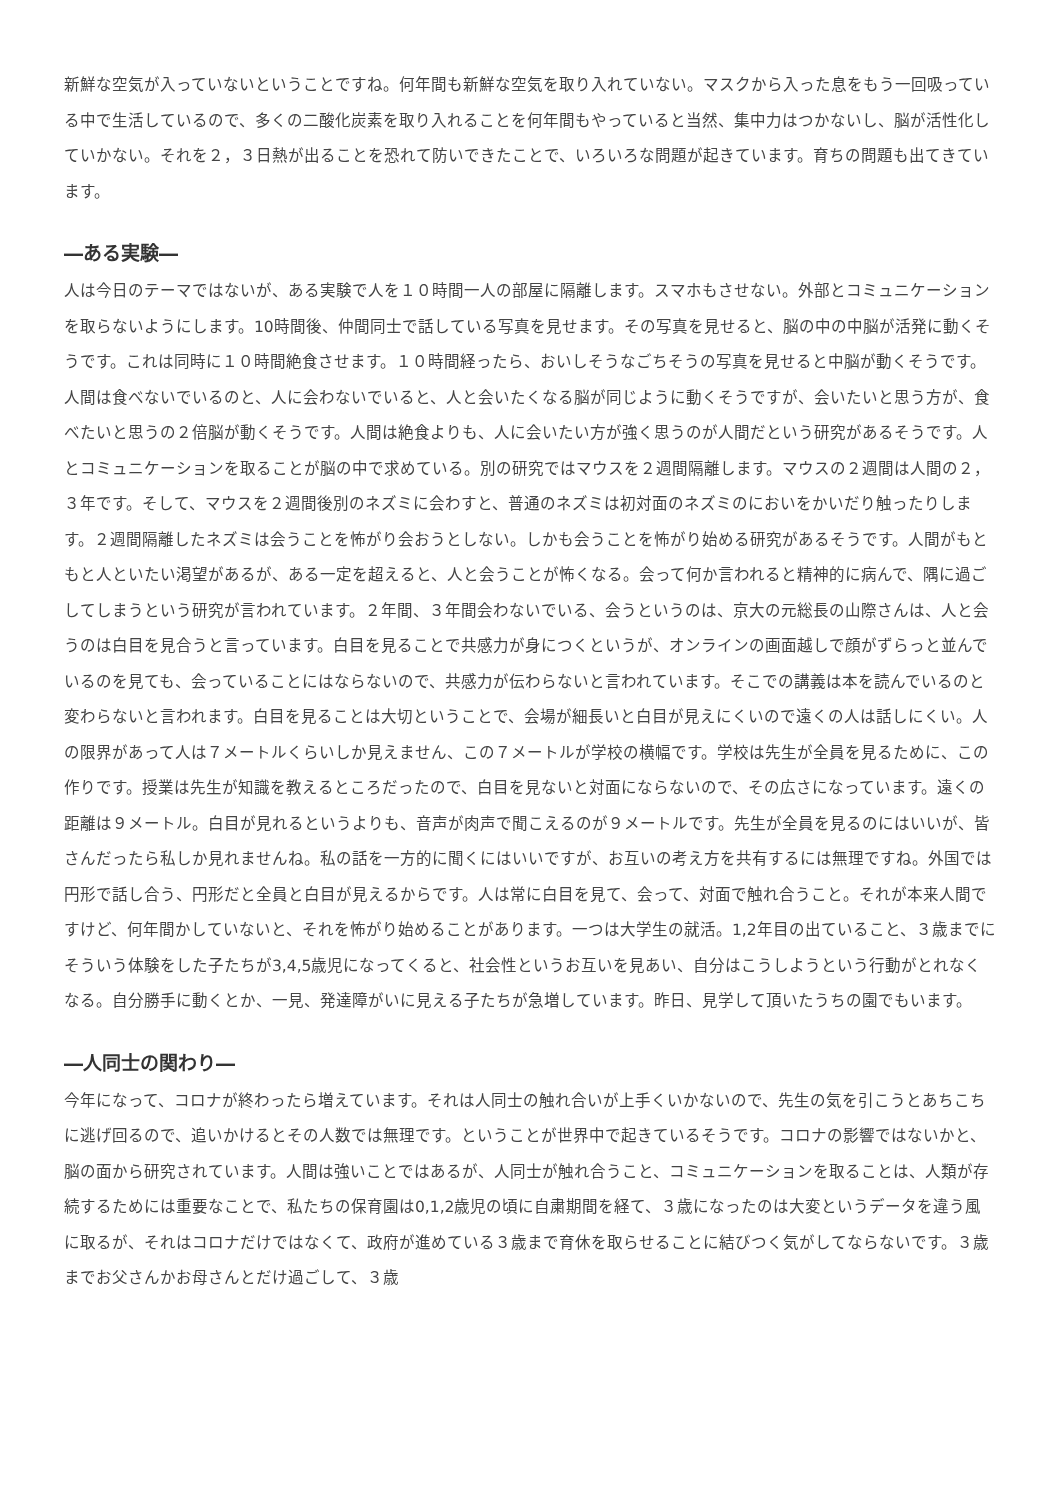新鮮な空気が入っていないということですね。何年間も新鮮な空気を取り入れていない。マスクから入った息をもう一回吸っている中で生活しているので、多くの二酸化炭素を取り入れることを何年間もやっていると当然、集中力はつかないし、脳が活性化していかない。それを２，３日熱が出ることを恐れて防いできたことで、いろいろな問題が起きています。育ちの問題も出てきています。
―ある実験―
人は今日のテーマではないが、ある実験で人を１０時間一人の部屋に隔離します。スマホもさせない。外部とコミュニケーションを取らないようにします。10時間後、仲間同士で話している写真を見せます。その写真を見せると、脳の中の中脳が活発に動くそうです。これは同時に１０時間絶食させます。１０時間経ったら、おいしそうなごちそうの写真を見せると中脳が動くそうです。人間は食べないでいるのと、人に会わないでいると、人と会いたくなる脳が同じように動くそうですが、会いたいと思う方が、食べたいと思うの２倍脳が動くそうです。人間は絶食よりも、人に会いたい方が強く思うのが人間だという研究があるそうです。人とコミュニケーションを取ることが脳の中で求めている。別の研究ではマウスを２週間隔離します。マウスの２週間は人間の２，３年です。そして、マウスを２週間後別のネズミに会わすと、普通のネズミは初対面のネズミのにおいをかいだり触ったりします。２週間隔離したネズミは会うことを怖がり会おうとしない。しかも会うことを怖がり始める研究があるそうです。人間がもともと人といたい渇望があるが、ある一定を超えると、人と会うことが怖くなる。会って何か言われると精神的に病んで、隅に過ごしてしまうという研究が言われています。２年間、３年間会わないでいる、会うというのは、京大の元総長の山際さんは、人と会うのは白目を見合うと言っています。白目を見ることで共感力が身につくというが、オンラインの画面越しで顔がずらっと並んでいるのを見ても、会っていることにはならないので、共感力が伝わらないと言われています。そこでの講義は本を読んでいるのと変わらないと言われます。白目を見ることは大切ということで、会場が細長いと白目が見えにくいので遠くの人は話しにくい。人の限界があって人は７メートルくらいしか見えません、この７メートルが学校の横幅です。学校は先生が全員を見るために、この作りです。授業は先生が知識を教えるところだったので、白目を見ないと対面にならないので、その広さになっています。遠くの距離は９メートル。白目が見れるというよりも、音声が肉声で聞こえるのが９メートルです。先生が全員を見るのにはいいが、皆さんだったら私しか見れませんね。私の話を一方的に聞くにはいいですが、お互いの考え方を共有するには無理ですね。外国では円形で話し合う、円形だと全員と白目が見えるからです。人は常に白目を見て、会って、対面で触れ合うこと。それが本来人間ですけど、何年間かしていないと、それを怖がり始めることがあります。一つは大学生の就活。1,2年目の出ていること、３歳までにそういう体験をした子たちが3,4,5歳児になってくると、社会性というお互いを見あい、自分はこうしようという行動がとれなくなる。自分勝手に動くとか、一見、発達障がいに見える子たちが急増しています。昨日、見学して頂いたうちの園でもいます。
―人同士の関わり―
今年になって、コロナが終わったら増えています。それは人同士の触れ合いが上手くいかないので、先生の気を引こうとあちこちに逃げ回るので、追いかけるとその人数では無理です。ということが世界中で起きているそうです。コロナの影響ではないかと、脳の面から研究されています。人間は強いことではあるが、人同士が触れ合うこと、コミュニケーションを取ることは、人類が存続するためには重要なことで、私たちの保育園は0,1,2歳児の頃に自粛期間を経て、３歳になったのは大変というデータを違う風に取るが、それはコロナだけではなくて、政府が進めている３歳まで育休を取らせることに結びつく気がしてならないです。３歳までお父さんかお母さんとだけ過ごして、３歳